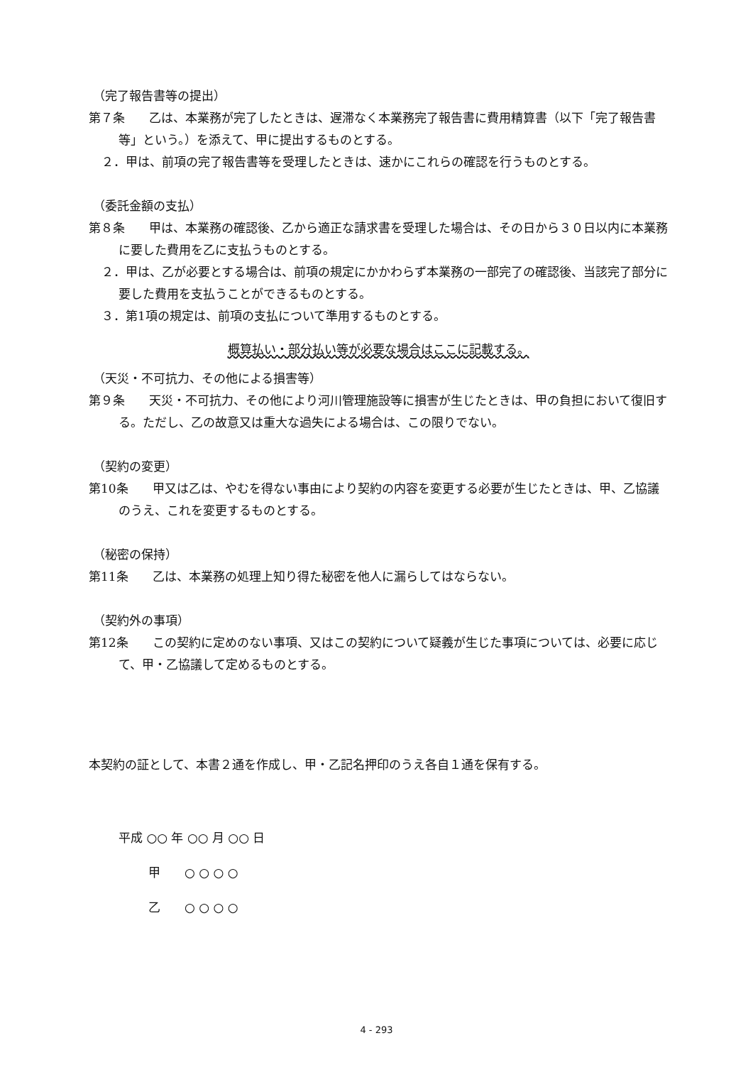（完了報告書等の提出）
第７条　　乙は、本業務が完了したときは、遅滞なく本業務完了報告書に費用精算書（以下「完了報告書等」という。）を添えて、甲に提出するものとする。
２．甲は、前項の完了報告書等を受理したときは、速かにこれらの確認を行うものとする。
（委託金額の支払）
第８条　　甲は、本業務の確認後、乙から適正な請求書を受理した場合は、その日から３０日以内に本業務に要した費用を乙に支払うものとする。
２．甲は、乙が必要とする場合は、前項の規定にかかわらず本業務の一部完了の確認後、当該完了部分に要した費用を支払うことができるものとする。
３．第1項の規定は、前項の支払について準用するものとする。
概算払い・部分払い等が必要な場合はここに記載する。
（天災・不可抗力、その他による損害等）
第９条　　天災・不可抗力、その他により河川管理施設等に損害が生じたときは、甲の負担において復旧する。ただし、乙の故意又は重大な過失による場合は、この限りでない。
（契約の変更）
第10条　　甲又は乙は、やむを得ない事由により契約の内容を変更する必要が生じたときは、甲、乙協議のうえ、これを変更するものとする。
（秘密の保持）
第11条　　乙は、本業務の処理上知り得た秘密を他人に漏らしてはならない。
（契約外の事項）
第12条　　この契約に定めのない事項、又はこの契約について疑義が生じた事項については、必要に応じて、甲・乙協議して定めるものとする。
本契約の証として、本書２通を作成し、甲・乙記名押印のうえ各自１通を保有する。
平成 ○○ 年 ○○ 月 ○○ 日
甲　　○ ○ ○ ○
乙　　○ ○ ○ ○
4 - 293